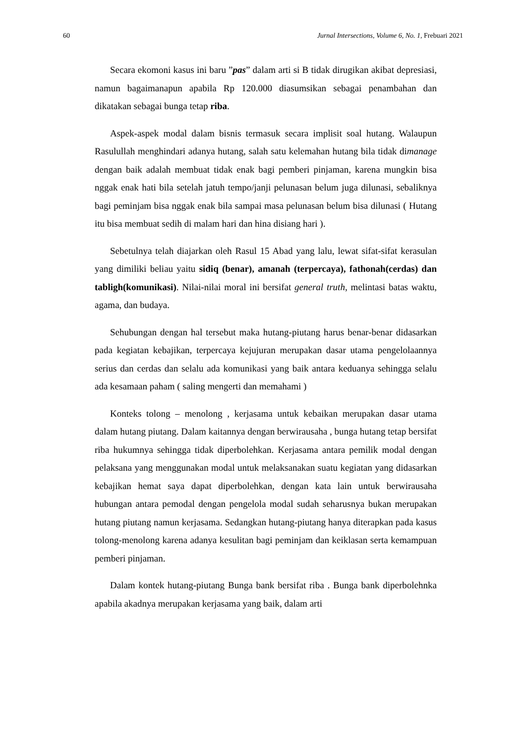60 Jurnal Intersections, Volume 6, No. 1, Frebuari 2021
Secara ekomoni kasus ini baru ”pas” dalam arti si B tidak dirugikan akibat depresiasi, namun bagaimanapun apabila Rp 120.000 diasumsikan sebagai penambahan dan dikatakan sebagai bunga tetap riba.
Aspek-aspek modal dalam bisnis termasuk secara implisit soal hutang. Walaupun Rasulullah menghindari adanya hutang, salah satu kelemahan hutang bila tidak dimanage dengan baik adalah membuat tidak enak bagi pemberi pinjaman, karena mungkin bisa nggak enak hati bila setelah jatuh tempo/janji pelunasan belum juga dilunasi, sebaliknya bagi peminjam bisa nggak enak bila sampai masa pelunasan belum bisa dilunasi ( Hutang itu bisa membuat sedih di malam hari dan hina disiang hari ).
Sebetulnya telah diajarkan oleh Rasul 15 Abad yang lalu, lewat sifat-sifat kerasulan yang dimiliki beliau yaitu sidiq (benar), amanah (terpercaya), fathonah(cerdas) dan tabligh(komunikasi). Nilai-nilai moral ini bersifat general truth, melintasi batas waktu, agama, dan budaya.
Sehubungan dengan hal tersebut maka hutang-piutang harus benar-benar didasarkan pada kegiatan kebajikan, terpercaya kejujuran merupakan dasar utama pengelolaannya serius dan cerdas dan selalu ada komunikasi yang baik antara keduanya sehingga selalu ada kesamaan paham ( saling mengerti dan memahami )
Konteks tolong – menolong , kerjasama untuk kebaikan merupakan dasar utama dalam hutang piutang. Dalam kaitannya dengan berwirausaha , bunga hutang tetap bersifat riba hukumnya sehingga tidak diperbolehkan. Kerjasama antara pemilik modal dengan pelaksana yang menggunakan modal untuk melaksanakan suatu kegiatan yang didasarkan kebajikan hemat saya dapat diperbolehkan, dengan kata lain untuk berwirausaha hubungan antara pemodal dengan pengelola modal sudah seharusnya bukan merupakan hutang piutang namun kerjasama. Sedangkan hutang-piutang hanya diterapkan pada kasus tolong-menolong karena adanya kesulitan bagi peminjam dan keiklasan serta kemampuan pemberi pinjaman.
Dalam kontek hutang-piutang Bunga bank bersifat riba . Bunga bank diperbolehnka apabila akadnya merupakan kerjasama yang baik, dalam arti